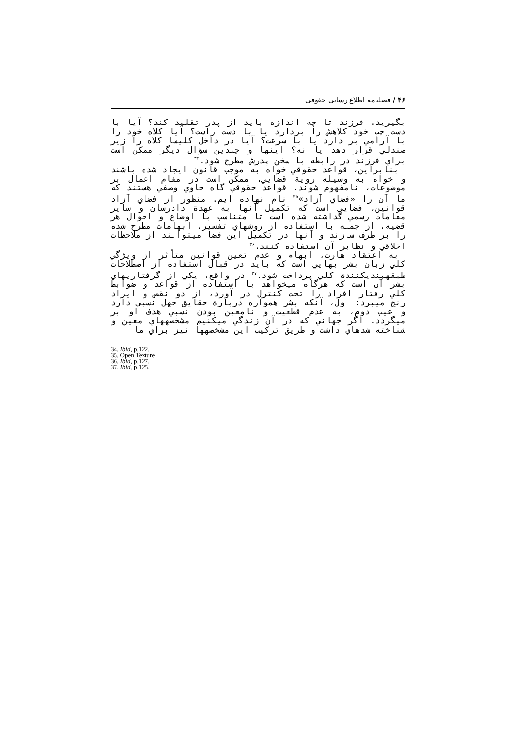۴۶ / فصلنامه اطلاع رسانی حقوقی
بگیرید. فرزند تا چه اندازه باید از پدر تقلید کند؟ آیا با دست چپ خود کلاهش را بردارد یا با دست راست؟ آیا کلاه خود را با آرامي بر دارد یا با سرعت؟ آیا در داخل کلیسا کلاه را زیر صندلي قرار دهد یا نه؟ اینها و چندین سؤال دیگر ممکن است براي فرزند در رابطه با سخن پدرش مطرح شود.<sup>۳۴</sup>
بنابراین، قواعد حقوقي خواه به موجب قانون ایجاد شده باشند و خواه به وسیله رویة قضایي، ممکن است در مقام اعمال بر موضوعات، نامفهوم شوند. قواعد حقوقي گاه حاوي وصفي هستند که ما آن را «فضاي آزاد»<sup>۳۵</sup> نام نهاده ایم. منظور از فضاي آزاد قوانین، فضایي است که تکمیل آنها به عهدة دادرسان و سایر مقامات رسمي گذاشته شده است تا متناسب با اوضاع و احوال هر قضیه، از جمله با استفاده از روشهاي تفسیر، ابهامات مطرح شده را بر طرف سازند و آنها در تکمیل این فضا ميتوانند از ملاحظات اخلاقي و نظایر آن استفاده کنند.<sup>۳۶</sup>
به اعتقاد هارت، ابهام و عدم تعین قوانین متأثر از ویژگي کلي زبان بشر بهایي است که باید در قبال استفاده از اصطلاحات طبقهبنديکنندة کلي پرداخت شود.<sup>۳۷</sup> در واقع، یکي از گرفتاريهاي بشر آن است که هرگاه ميخواهد با استفاده از قواعد و ضوابط کلي رفتار افراد را تحت کنترل در آورد، از دو نقص و ایراد رنج ميبرد: اول، آنکه بشر همواره دربارة حقایق جهل نسبي دارد و عیب دوم، به عدم قطعیت و نامعین بودن نسبي هدف او بر ميگردد. اگر جهاني که در آن زندگي ميکنیم مشخصههاي معین و شناخته شدهاي داشت و طریق ترکیب این مشخصهها نیز براي ما
34. Ibid, p.122.
35. Open Texture
36. Ibid, p.127.
37. Ibid, p.125.